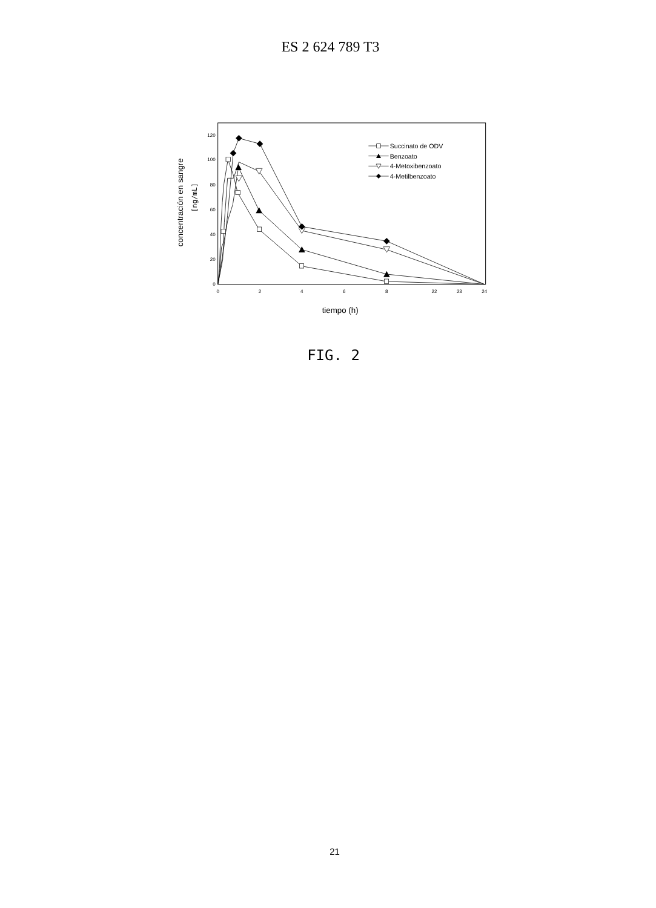ES 2 624 789 T3
0
20
40
60
80
100
120
0
2
4
6
8
22
23
24
concentración en sangre
[ng/mL]
Succinato de ODV
Benzoato
4-Metoxibenzoato
4-Metilbenzoato
tiempo (h)
FIG. 2
21